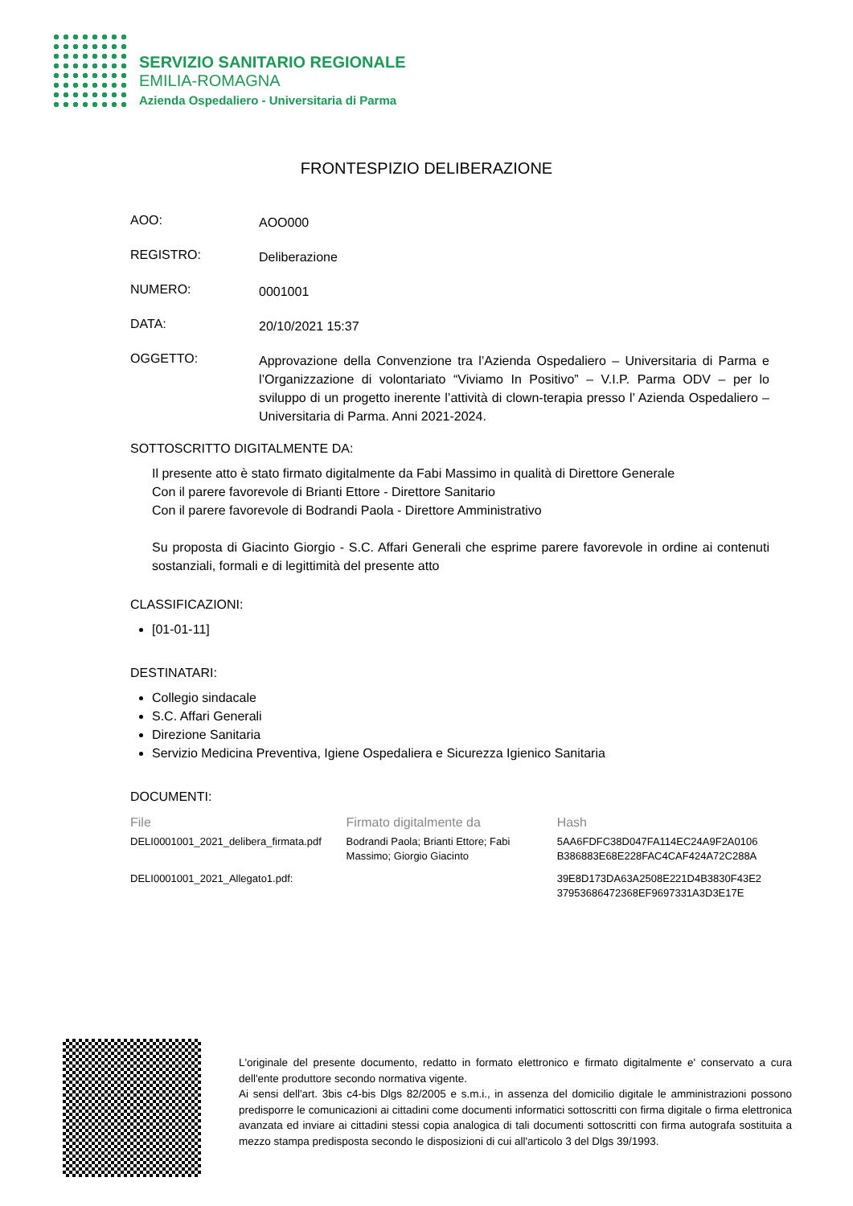SERVIZIO SANITARIO REGIONALE
EMILIA-ROMAGNA
Azienda Ospedaliero - Universitaria di Parma
FRONTESPIZIO DELIBERAZIONE
AOO:
AOO000
REGISTRO:
Deliberazione
NUMERO:
0001001
DATA:
20/10/2021 15:37
OGGETTO:
Approvazione della Convenzione tra l’Azienda Ospedaliero – Universitaria di Parma e l’Organizzazione di volontariato “Viviamo In Positivo” – V.I.P. Parma ODV – per lo sviluppo di un progetto inerente l’attività di clown-terapia presso l’ Azienda Ospedaliero – Universitaria di Parma. Anni 2021-2024.
SOTTOSCRITTO DIGITALMENTE DA:
Il presente atto è stato firmato digitalmente da Fabi Massimo in qualità di Direttore Generale
Con il parere favorevole di Brianti Ettore - Direttore Sanitario
Con il parere favorevole di Bodrandi Paola - Direttore Amministrativo
Su proposta di Giacinto Giorgio - S.C. Affari Generali che esprime parere favorevole in ordine ai contenuti sostanziali, formali e di legittimità del presente atto
CLASSIFICAZIONI:
[01-01-11]
DESTINATARI:
Collegio sindacale
S.C. Affari Generali
Direzione Sanitaria
Servizio Medicina Preventiva, Igiene Ospedaliera e Sicurezza Igienico Sanitaria
DOCUMENTI:
| File | Firmato digitalmente da | Hash |
| --- | --- | --- |
| DELI0001001_2021_delibera_firmata.pdf | Bodrandi Paola; Brianti Ettore; Fabi Massimo; Giorgio Giacinto | 5AA6FDFC38D047FA114EC24A9F2A0106 B386883E68E228FAC4CAF424A72C288A |
| DELI0001001_2021_Allegato1.pdf: | | 39E8D173DA63A2508E221D4B3830F43E2 37953686472368EF9697331A3D3E17E |
L'originale del presente documento, redatto in formato elettronico e firmato digitalmente e' conservato a cura dell'ente produttore secondo normativa vigente.
Ai sensi dell'art. 3bis c4-bis Dlgs 82/2005 e s.m.i., in assenza del domicilio digitale le amministrazioni possono predisporre le comunicazioni ai cittadini come documenti informatici sottoscritti con firma digitale o firma elettronica avanzata ed inviare ai cittadini stessi copia analogica di tali documenti sottoscritti con firma autografa sostituita a mezzo stampa predisposta secondo le disposizioni di cui all'articolo 3 del Dlgs 39/1993.